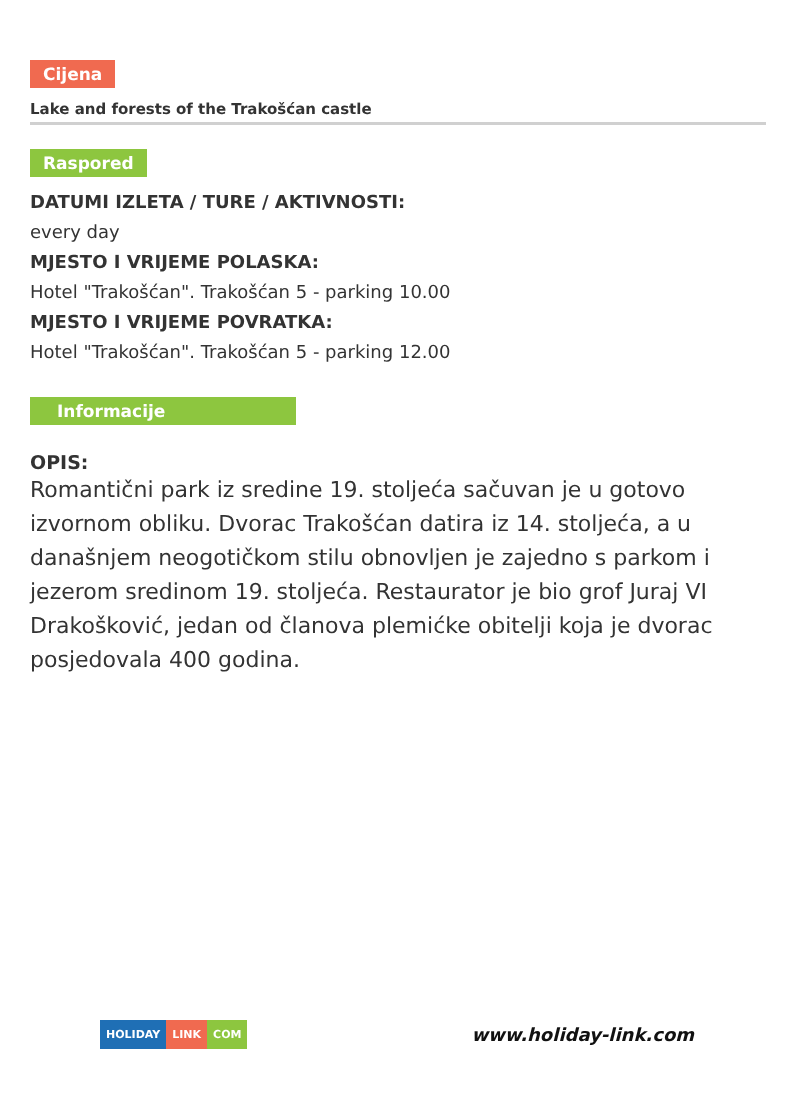Cijena
Lake and forests of the Trakošćan castle
Raspored
DATUMI IZLETA / TURE / AKTIVNOSTI:
every day
MJESTO I VRIJEME POLASKA:
Hotel "Trakošćan". Trakošćan 5 - parking 10.00
MJESTO I VRIJEME POVRATKA:
Hotel "Trakošćan". Trakošćan 5 - parking 12.00
Informacije
OPIS:
Romantični park iz sredine 19. stoljeća sačuvan je u gotovo izvornom obliku. Dvorac Trakošćan datira iz 14. stoljeća, a u današnjem neogotičkom stilu obnovljen je zajedno s parkom i jezerom sredinom 19. stoljeća. Restaurator je bio grof Juraj VI Drakošković, jedan od članova plemićke obitelji koja je dvorac posjedovala 400 godina.
HOLIDAY LINK COM
www.holiday-link.com